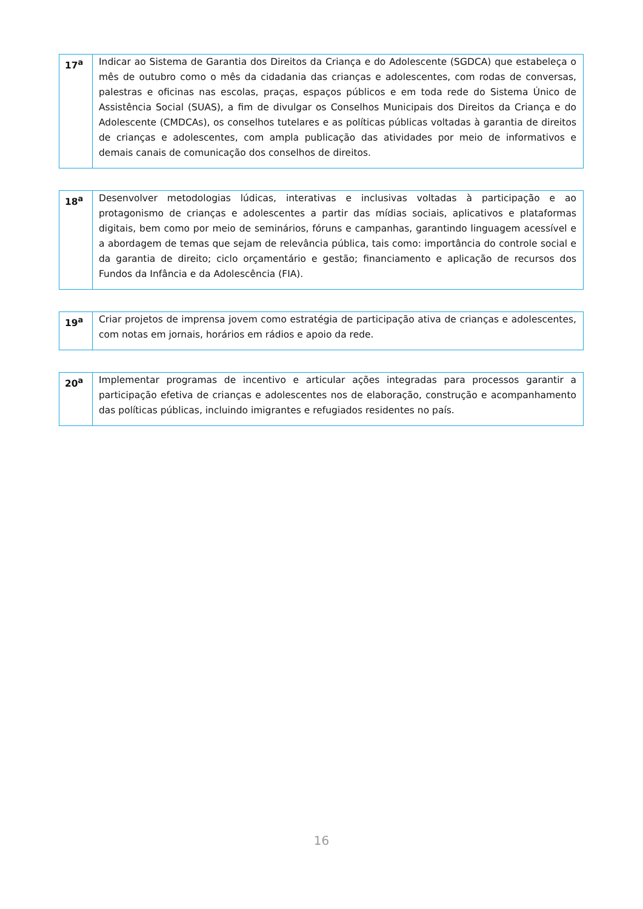| 17<sup>a</sup> | Indicar ao Sistema de Garantia dos Direitos da Criança e do Adolescente (SGDCA) que estabeleça o mês de outubro como o mês da cidadania das crianças e adolescentes, com rodas de conversas, palestras e oficinas nas escolas, praças, espaços públicos e em toda rede do Sistema Único de Assistência Social (SUAS), a fim de divulgar os Conselhos Municipais dos Direitos da Criança e do Adolescente (CMDCAs), os conselhos tutelares e as políticas públicas voltadas à garantia de direitos de crianças e adolescentes, com ampla publicação das atividades por meio de informativos e demais canais de comunicação dos conselhos de direitos. |
| 18<sup>a</sup> | Desenvolver metodologias lúdicas, interativas e inclusivas voltadas à participação e ao protagonismo de crianças e adolescentes a partir das mídias sociais, aplicativos e plataformas digitais, bem como por meio de seminários, fóruns e campanhas, garantindo linguagem acessível e a abordagem de temas que sejam de relevância pública, tais como: importância do controle social e da garantia de direito; ciclo orçamentário e gestão; financiamento e aplicação de recursos dos Fundos da Infância e da Adolescência (FIA). |
| 19<sup>a</sup> | Criar projetos de imprensa jovem como estratégia de participação ativa de crianças e adolescentes, com notas em jornais, horários em rádios e apoio da rede. |
| 20<sup>a</sup> | Implementar programas de incentivo e articular ações integradas para processos garantir a participação efetiva de crianças e adolescentes nos de elaboração, construção e acompanhamento das políticas públicas, incluindo imigrantes e refugiados residentes no país. |
16